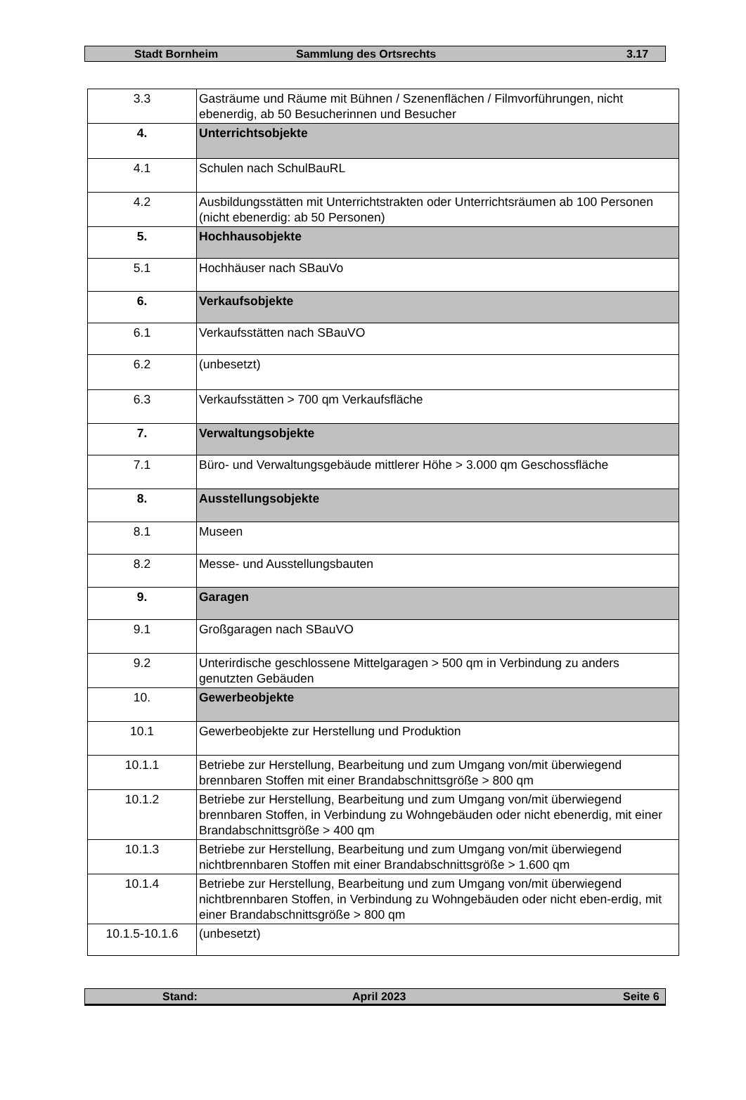Stadt Bornheim Sammlung des Ortsrechts 3.17
| 3.3 | Gasträume und Räume mit Bühnen / Szenenflächen / Filmvorführungen, nicht ebenerdig, ab 50 Besucherinnen und Besucher |
| 4. | Unterrichtsobjekte |
| 4.1 | Schulen nach SchulBauRL |
| 4.2 | Ausbildungsstätten mit Unterrichtstrakten oder Unterrichtsräumen ab 100 Personen (nicht ebenerdig: ab 50 Personen) |
| 5. | Hochhausobjekte |
| 5.1 | Hochhäuser nach SBauVo |
| 6. | Verkaufsobjekte |
| 6.1 | Verkaufsstätten nach SBauVO |
| 6.2 | (unbesetzt) |
| 6.3 | Verkaufsstätten > 700 qm Verkaufsfläche |
| 7. | Verwaltungsobjekte |
| 7.1 | Büro- und Verwaltungsgebäude mittlerer Höhe > 3.000 qm Geschossfläche |
| 8. | Ausstellungsobjekte |
| 8.1 | Museen |
| 8.2 | Messe- und Ausstellungsbauten |
| 9. | Garagen |
| 9.1 | Großgaragen nach SBauVO |
| 9.2 | Unterirdische geschlossene Mittelgaragen > 500 qm in Verbindung zu anders genutzten Gebäuden |
| 10. | Gewerbeobjekte |
| 10.1 | Gewerbeobjekte zur Herstellung und Produktion |
| 10.1.1 | Betriebe zur Herstellung, Bearbeitung und zum Umgang von/mit überwiegend brennbaren Stoffen mit einer Brandabschnittsgröße > 800 qm |
| 10.1.2 | Betriebe zur Herstellung, Bearbeitung und zum Umgang von/mit überwiegend brennbaren Stoffen, in Verbindung zu Wohngebäuden oder nicht ebenerdig, mit einer Brandabschnittsgröße > 400 qm |
| 10.1.3 | Betriebe zur Herstellung, Bearbeitung und zum Umgang von/mit überwiegend nichtbrennbaren Stoffen mit einer Brandabschnittsgröße > 1.600 qm |
| 10.1.4 | Betriebe zur Herstellung, Bearbeitung und zum Umgang von/mit überwiegend nichtbrennbaren Stoffen, in Verbindung zu Wohngebäuden oder nicht eben-erdig, mit einer Brandabschnittsgröße > 800 qm |
| 10.1.5-10.1.6 | (unbesetzt) |
Stand: April 2023 Seite 6